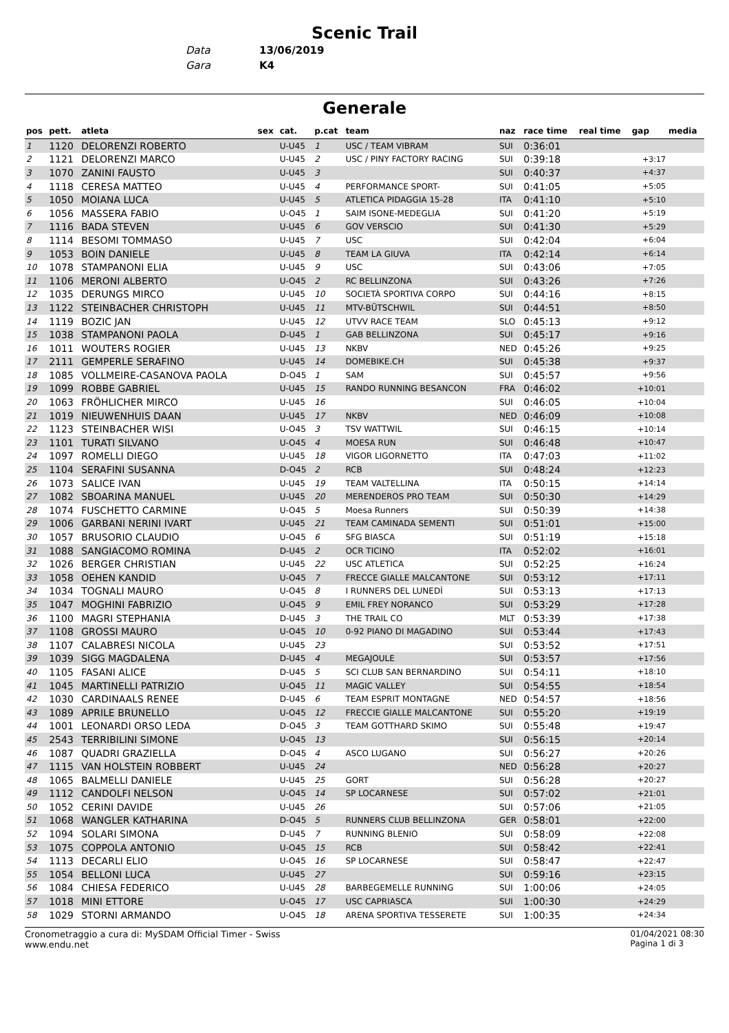Scenic Trail
| Data | 13/06/2019 |
| Gara | K4 |
Generale
| pos | pett. | atleta | sex | cat. | p.cat | team | naz | race time | real time | gap | media |
| --- | --- | --- | --- | --- | --- | --- | --- | --- | --- | --- | --- |
| 1 | 1120 | DELORENZI ROBERTO | | U-U45 | 1 | USC / TEAM VIBRAM | SUI | 0:36:01 | | | |
| 2 | 1121 | DELORENZI MARCO | | U-U45 | 2 | USC / PINY FACTORY RACING | SUI | 0:39:18 | | +3:17 | |
| 3 | 1070 | ZANINI FAUSTO | | U-U45 | 3 | | SUI | 0:40:37 | | +4:37 | |
| 4 | 1118 | CERESA MATTEO | | U-U45 | 4 | PERFORMANCE SPORT- | SUI | 0:41:05 | | +5:05 | |
| 5 | 1050 | MOIANA LUCA | | U-U45 | 5 | ATLETICA PIDAGGIA 15-28 | ITA | 0:41:10 | | +5:10 | |
| 6 | 1056 | MASSERA FABIO | | U-O45 | 1 | SAIM ISONE-MEDEGLIA | SUI | 0:41:20 | | +5:19 | |
| 7 | 1116 | BADA STEVEN | | U-U45 | 6 | GOV VERSCIO | SUI | 0:41:30 | | +5:29 | |
| 8 | 1114 | BESOMI TOMMASO | | U-U45 | 7 | USC | SUI | 0:42:04 | | +6:04 | |
| 9 | 1053 | BOIN DANIELE | | U-U45 | 8 | TEAM LA GIUVA | ITA | 0:42:14 | | +6:14 | |
| 10 | 1078 | STAMPANONI ELIA | | U-U45 | 9 | USC | SUI | 0:43:06 | | +7:05 | |
| 11 | 1106 | MERONI ALBERTO | | U-O45 | 2 | RC BELLINZONA | SUI | 0:43:26 | | +7:26 | |
| 12 | 1035 | DERUNGS MIRCO | | U-U45 | 10 | SOCIETÀ SPORTIVA CORPO | SUI | 0:44:16 | | +8:15 | |
| 13 | 1122 | STEINBACHER CHRISTOPH | | U-U45 | 11 | MTV-BÜTSCHWIL | SUI | 0:44:51 | | +8:50 | |
| 14 | 1119 | BOZIC JAN | | U-U45 | 12 | UTVV RACE TEAM | SLO | 0:45:13 | | +9:12 | |
| 15 | 1038 | STAMPANONI PAOLA | | D-U45 | 1 | GAB BELLINZONA | SUI | 0:45:17 | | +9:16 | |
| 16 | 1011 | WOUTERS ROGIER | | U-U45 | 13 | NKBV | NED | 0:45:26 | | +9:25 | |
| 17 | 2111 | GEMPERLE SERAFINO | | U-U45 | 14 | DOMEBIKE.CH | SUI | 0:45:38 | | +9:37 | |
| 18 | 1085 | VOLLMEIRE-CASANOVA PAOLA | | D-O45 | 1 | SAM | SUI | 0:45:57 | | +9:56 | |
| 19 | 1099 | ROBBE GABRIEL | | U-U45 | 15 | RANDO RUNNING BESANCON | FRA | 0:46:02 | | +10:01 | |
| 20 | 1063 | FRÖHLICHER MIRCO | | U-U45 | 16 | | SUI | 0:46:05 | | +10:04 | |
| 21 | 1019 | NIEUWENHUIS DAAN | | U-U45 | 17 | NKBV | NED | 0:46:09 | | +10:08 | |
| 22 | 1123 | STEINBACHER WISI | | U-O45 | 3 | TSV WATTWIL | SUI | 0:46:15 | | +10:14 | |
| 23 | 1101 | TURATI SILVANO | | U-O45 | 4 | MOESA RUN | SUI | 0:46:48 | | +10:47 | |
| 24 | 1097 | ROMELLI DIEGO | | U-U45 | 18 | VIGOR LIGORNETTO | ITA | 0:47:03 | | +11:02 | |
| 25 | 1104 | SERAFINI SUSANNA | | D-O45 | 2 | RCB | SUI | 0:48:24 | | +12:23 | |
| 26 | 1073 | SALICE IVAN | | U-U45 | 19 | TEAM VALTELLINA | ITA | 0:50:15 | | +14:14 | |
| 27 | 1082 | SBOARINA MANUEL | | U-U45 | 20 | MERENDEROS PRO TEAM | SUI | 0:50:30 | | +14:29 | |
| 28 | 1074 | FUSCHETTO CARMINE | | U-O45 | 5 | Moesa Runners | SUI | 0:50:39 | | +14:38 | |
| 29 | 1006 | GARBANI NERINI IVART | | U-U45 | 21 | TEAM CAMINADA SEMENTI | SUI | 0:51:01 | | +15:00 | |
| 30 | 1057 | BRUSORIO CLAUDIO | | U-O45 | 6 | SFG BIASCA | SUI | 0:51:19 | | +15:18 | |
| 31 | 1088 | SANGIACOMO ROMINA | | D-U45 | 2 | OCR TICINO | ITA | 0:52:02 | | +16:01 | |
| 32 | 1026 | BERGER CHRISTIAN | | U-U45 | 22 | USC ATLETICA | SUI | 0:52:25 | | +16:24 | |
| 33 | 1058 | OEHEN KANDID | | U-O45 | 7 | FRECCE GIALLE MALCANTONE | SUI | 0:53:12 | | +17:11 | |
| 34 | 1034 | TOGNALI MAURO | | U-O45 | 8 | I RUNNERS DEL LUNEDÌ | SUI | 0:53:13 | | +17:13 | |
| 35 | 1047 | MOGHINI FABRIZIO | | U-O45 | 9 | EMIL FREY NORANCO | SUI | 0:53:29 | | +17:28 | |
| 36 | 1100 | MAGRI STEPHANIA | | D-U45 | 3 | THE TRAIL CO | MLT | 0:53:39 | | +17:38 | |
| 37 | 1108 | GROSSI MAURO | | U-O45 | 10 | 0-92 PIANO DI MAGADINO | SUI | 0:53:44 | | +17:43 | |
| 38 | 1107 | CALABRESI NICOLA | | U-U45 | 23 | | SUI | 0:53:52 | | +17:51 | |
| 39 | 1039 | SIGG MAGDALENA | | D-U45 | 4 | MEGAJOULE | SUI | 0:53:57 | | +17:56 | |
| 40 | 1105 | FASANI ALICE | | D-U45 | 5 | SCI CLUB SAN BERNARDINO | SUI | 0:54:11 | | +18:10 | |
| 41 | 1045 | MARTINELLI PATRIZIO | | U-O45 | 11 | MAGIC VALLEY | SUI | 0:54:55 | | +18:54 | |
| 42 | 1030 | CARDINAALS RENEE | | D-U45 | 6 | TEAM ESPRIT MONTAGNE | NED | 0:54:57 | | +18:56 | |
| 43 | 1089 | APRILE BRUNELLO | | U-O45 | 12 | FRECCIE GIALLE MALCANTONE | SUI | 0:55:20 | | +19:19 | |
| 44 | 1001 | LEONARDI ORSO LEDA | | D-O45 | 3 | TEAM GOTTHARD SKIMO | SUI | 0:55:48 | | +19:47 | |
| 45 | 2543 | TERRIBILINI SIMONE | | U-O45 | 13 | | SUI | 0:56:15 | | +20:14 | |
| 46 | 1087 | QUADRI GRAZIELLA | | D-O45 | 4 | ASCO LUGANO | SUI | 0:56:27 | | +20:26 | |
| 47 | 1115 | VAN HOLSTEIN ROBBERT | | U-U45 | 24 | | NED | 0:56:28 | | +20:27 | |
| 48 | 1065 | BALMELLI DANIELE | | U-U45 | 25 | GORT | SUI | 0:56:28 | | +20:27 | |
| 49 | 1112 | CANDOLFI NELSON | | U-O45 | 14 | SP LOCARNESE | SUI | 0:57:02 | | +21:01 | |
| 50 | 1052 | CERINI DAVIDE | | U-U45 | 26 | | SUI | 0:57:06 | | +21:05 | |
| 51 | 1068 | WANGLER KATHARINA | | D-O45 | 5 | RUNNERS CLUB BELLINZONA | GER | 0:58:01 | | +22:00 | |
| 52 | 1094 | SOLARI SIMONA | | D-U45 | 7 | RUNNING BLENIO | SUI | 0:58:09 | | +22:08 | |
| 53 | 1075 | COPPOLA ANTONIO | | U-O45 | 15 | RCB | SUI | 0:58:42 | | +22:41 | |
| 54 | 1113 | DECARLI ELIO | | U-O45 | 16 | SP LOCARNESE | SUI | 0:58:47 | | +22:47 | |
| 55 | 1054 | BELLONI LUCA | | U-U45 | 27 | | SUI | 0:59:16 | | +23:15 | |
| 56 | 1084 | CHIESA FEDERICO | | U-U45 | 28 | BARBEGEMELLE RUNNING | SUI | 1:00:06 | | +24:05 | |
| 57 | 1018 | MINI ETTORE | | U-O45 | 17 | USC CAPRIASCA | SUI | 1:00:30 | | +24:29 | |
| 58 | 1029 | STORNI ARMANDO | | U-O45 | 18 | ARENA SPORTIVA TESSERETE | SUI | 1:00:35 | | +24:34 | |
Cronometraggio a cura di: MySDAM Official Timer - Swiss
www.endu.net
01/04/2021 08:30
Pagina 1 di 3